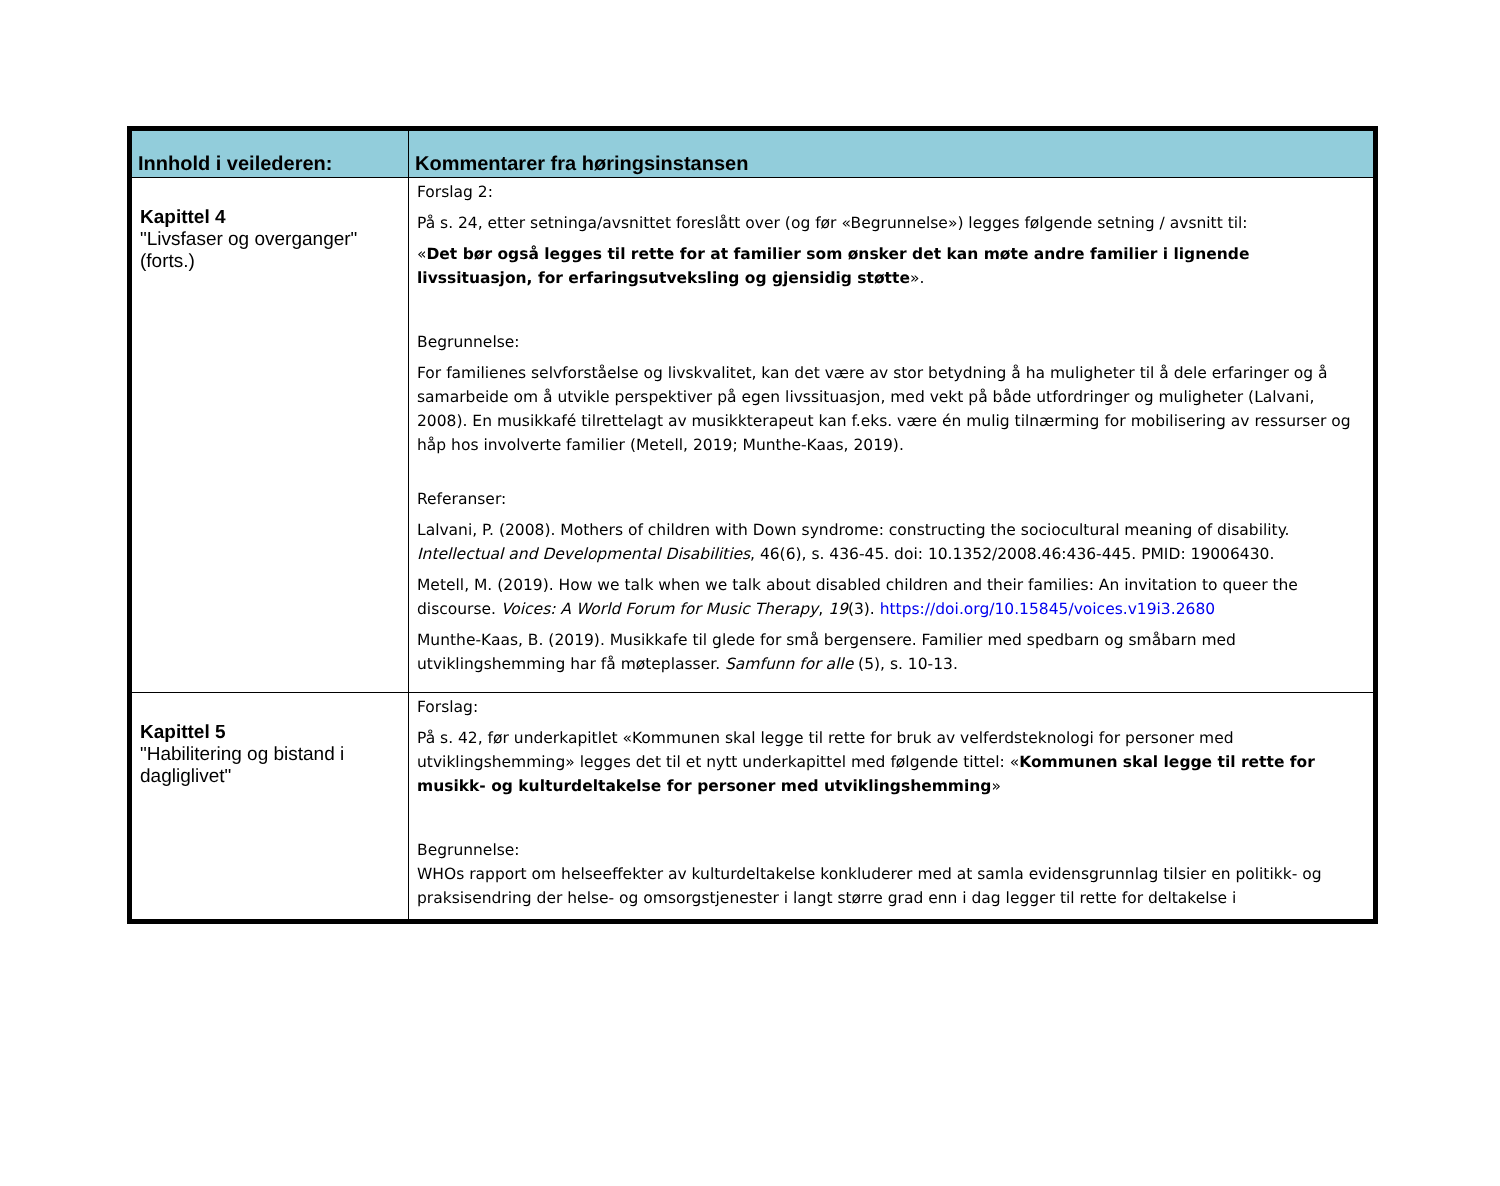| Innhold i veilederen: | Kommentarer fra høringsinstansen |
| --- | --- |
| Kapittel 4 "Livsfaser og overganger" (forts.) | Forslag 2: På s. 24, etter setninga/avsnittet foreslått over (og før «Begrunnelse») legges følgende setning / avsnitt til: « Det bør også legges til rette for at familier som ønsker det kan møte andre familier i lignende livssituasjon, for erfaringsutveksling og gjensidig støtte ». Begrunnelse: For familienes selvforståelse og livskvalitet, kan det være av stor betydning å ha muligheter til å dele erfaringer og å samarbeide om å utvikle perspektiver på egen livssituasjon, med vekt på både utfordringer og muligheter (Lalvani, 2008). En musikkafé tilrettelagt av musikkterapeut kan f.eks. være én mulig tilnærming for mobilisering av ressurser og håp hos involverte familier (Metell, 2019; Munthe-Kaas, 2019). Referanser: Lalvani, P. (2008). Mothers of children with Down syndrome: constructing the sociocultural meaning of disability. Intellectual and Developmental Disabilities , 46(6), s. 436-45. doi: 10.1352/2008.46:436-445. PMID: 19006430. Metell, M. (2019). How we talk when we talk about disabled children and their families: An invitation to queer the discourse. Voices: A World Forum for Music Therapy , 19 (3). https://doi.org/10.15845/voices.v19i3.2680 Munthe-Kaas, B. (2019). Musikkafe til glede for små bergensere. Familier med spedbarn og småbarn med utviklingshemming har få møteplasser. Samfunn for alle (5), s. 10-13. |
| Kapittel 5 "Habilitering og bistand i dagliglivet" | Forslag: På s. 42, før underkapitlet «Kommunen skal legge til rette for bruk av velferdsteknologi for personer med utviklingshemming» legges det til et nytt underkapittel med følgende tittel: « Kommunen skal legge til rette for musikk- og kulturdeltakelse for personer med utviklingshemming » Begrunnelse: WHOs rapport om helseeffekter av kulturdeltakelse konkluderer med at samla evidensgrunnlag tilsier en politikk- og praksisendring der helse- og omsorgstjenester i langt større grad enn i dag legger til rette for deltakelse i |